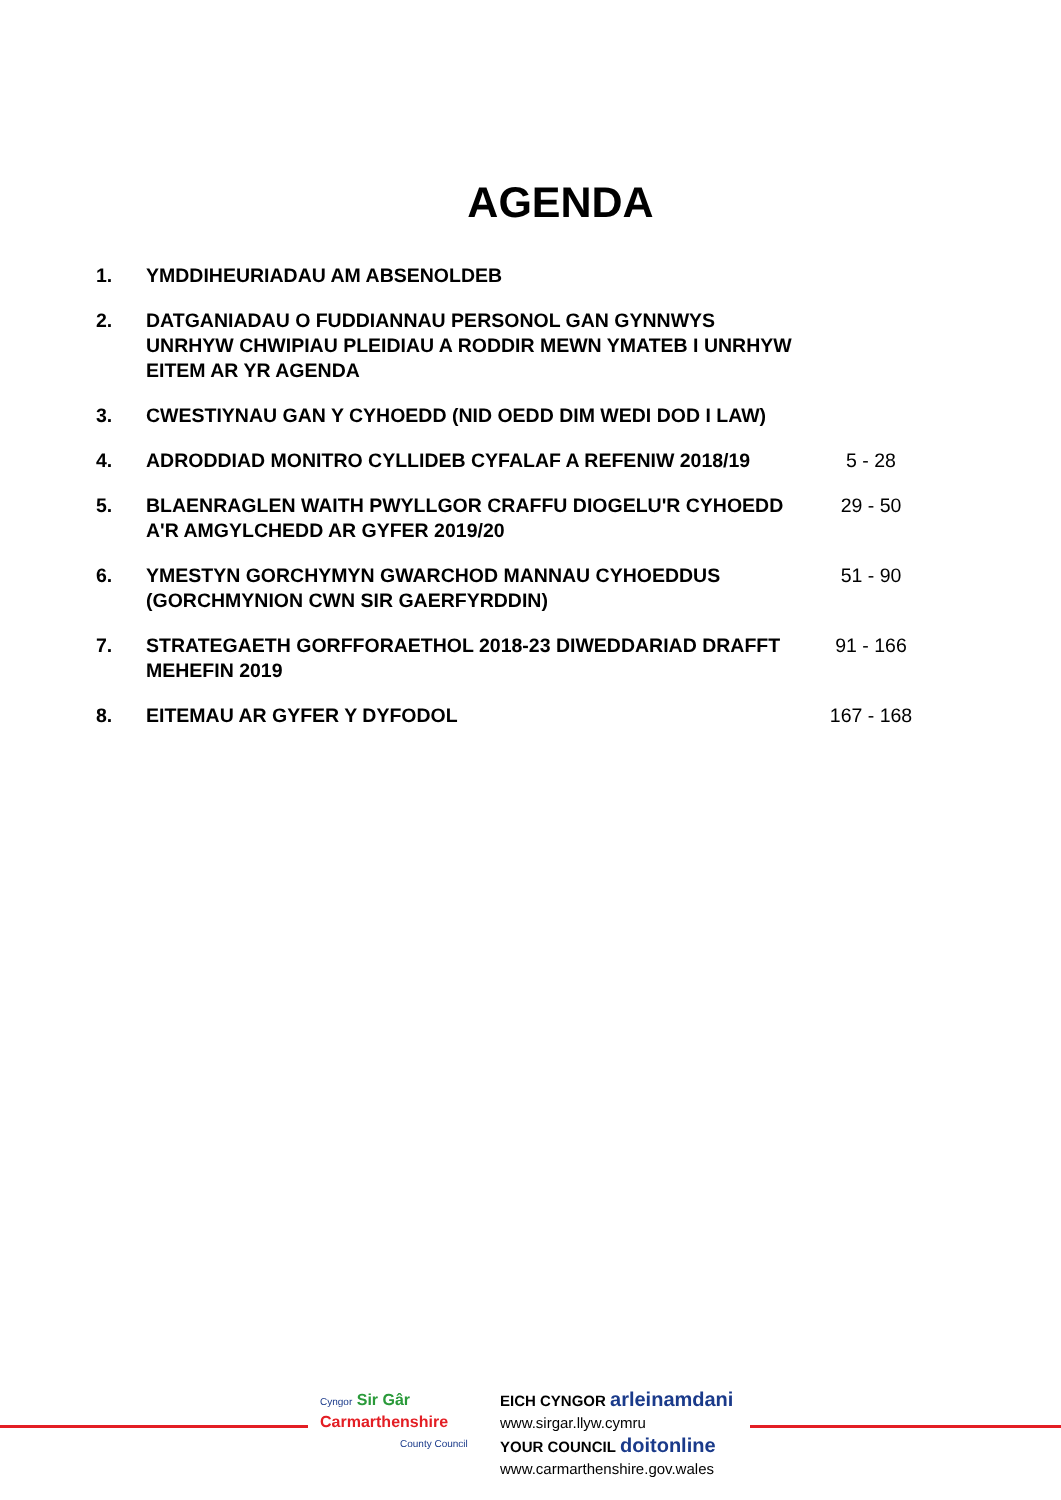AGENDA
| 1. | YMDDIHEURIADAU AM ABSENOLDEB | |
| 2. | DATGANIADAU O FUDDIANNAU PERSONOL GAN GYNNWYS UNRHYW CHWIPIAU PLEIDIAU A RODDIR MEWN YMATEB I UNRHYW EITEM AR YR AGENDA | |
| 3. | CWESTIYNAU GAN Y CYHOEDD (NID OEDD DIM WEDI DOD I LAW) | |
| 4. | ADRODDIAD MONITRO CYLLIDEB CYFALAF A REFENIW 2018/19 | 5 - 28 |
| 5. | BLAENRAGLEN WAITH PWYLLGOR CRAFFU DIOGELU'R CYHOEDD A'R AMGYLCHEDD AR GYFER 2019/20 | 29 - 50 |
| 6. | YMESTYN GORCHYMYN GWARCHOD MANNAU CYHOEDDUS (GORCHMYNION CWN SIR GAERFYRDDIN) | 51 - 90 |
| 7. | STRATEGAETH GORFFORAETHOL 2018-23 DIWEDDARIAD DRAFFT MEHEFIN 2019 | 91 - 166 |
| 8. | EITEMAU AR GYFER Y DYFODOL | 167 - 168 |
Cyngor Sir Gâr
Carmarthenshire
County Council
EICH CYNGOR arleinamdani
www.sirgar.llyw.cymru
YOUR COUNCIL doitonline
www.carmarthenshire.gov.wales